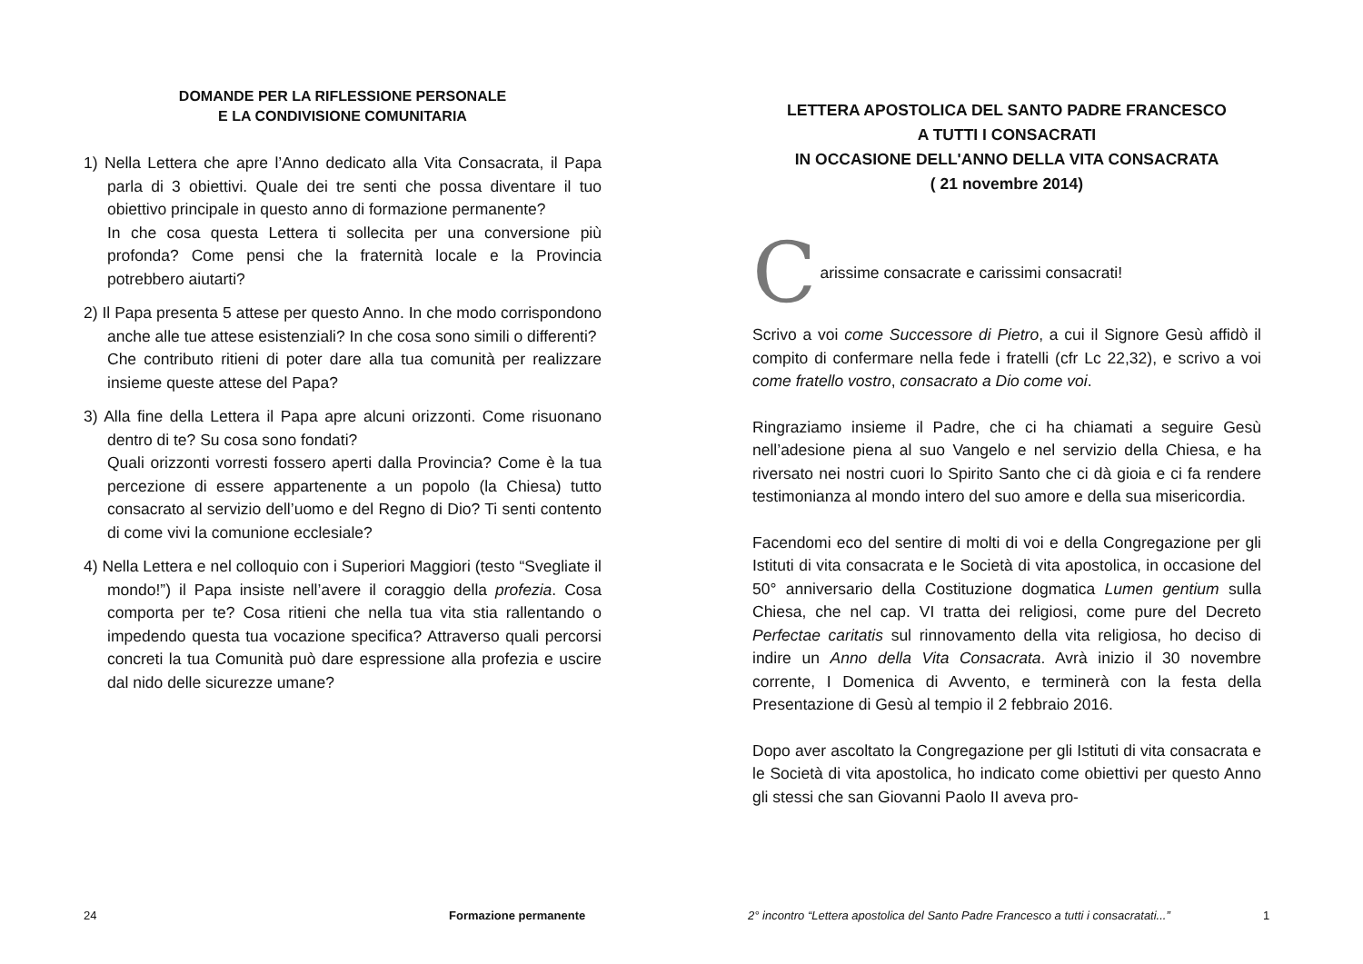DOMANDE PER LA RIFLESSIONE PERSONALE
E LA CONDIVISIONE COMUNITARIA
1) Nella Lettera che apre l’Anno dedicato alla Vita Consacrata, il Papa parla di 3 obiettivi. Quale dei tre senti che possa diventare il tuo obiettivo principale in questo anno di formazione permanente?
In che cosa questa Lettera ti sollecita per una conversione più profonda? Come pensi che la fraternità locale e la Provincia potrebbero aiutarti?
2) Il Papa presenta 5 attese per questo Anno. In che modo corrispondono anche alle tue attese esistenziali? In che cosa sono simili o differenti?
Che contributo ritieni di poter dare alla tua comunità per realizzare insieme queste attese del Papa?
3) Alla fine della Lettera il Papa apre alcuni orizzonti. Come risuonano dentro di te? Su cosa sono fondati?
Quali orizzonti vorresti fossero aperti dalla Provincia? Come è la tua percezione di essere appartenente a un popolo (la Chiesa) tutto consacrato al servizio dell’uomo e del Regno di Dio? Ti senti contento di come vivi la comunione ecclesiale?
4) Nella Lettera e nel colloquio con i Superiori Maggiori (testo “Svegliate il mondo!”) il Papa insiste nell’avere il coraggio della profezia. Cosa comporta per te? Cosa ritieni che nella tua vita stia rallentando o impedendo questa tua vocazione specifica? Attraverso quali percorsi concreti la tua Comunità può dare espressione alla profezia e uscire dal nido delle sicurezze umane?
24 Formazione permanente
LETTERA APOSTOLICA DEL SANTO PADRE FRANCESCO
A TUTTI I CONSACRATI
IN OCCASIONE DELL'ANNO DELLA VITA CONSACRATA
( 21 novembre 2014)
C
arissime consacrate e carissimi consacrati!
Scrivo a voi come Successore di Pietro, a cui il Signore Gesù affidò il compito di confermare nella fede i fratelli (cfr Lc 22,32), e scrivo a voi come fratello vostro, consacrato a Dio come voi.
Ringraziamo insieme il Padre, che ci ha chiamati a seguire Gesù nell’adesione piena al suo Vangelo e nel servizio della Chiesa, e ha riversato nei nostri cuori lo Spirito Santo che ci dà gioia e ci fa rendere testimonianza al mondo intero del suo amore e della sua misericordia.
Facendomi eco del sentire di molti di voi e della Congregazione per gli Istituti di vita consacrata e le Società di vita apostolica, in occasione del 50° anniversario della Costituzione dogmatica Lumen gentium sulla Chiesa, che nel cap. VI tratta dei religiosi, come pure del Decreto Perfectae caritatis sul rinnovamento della vita religiosa, ho deciso di indire un Anno della Vita Consacrata. Avrà inizio il 30 novembre corrente, I Domenica di Avvento, e terminerà con la festa della Presentazione di Gesù al tempio il 2 febbraio 2016.
Dopo aver ascoltato la Congregazione per gli Istituti di vita consacrata e le Società di vita apostolica, ho indicato come obiettivi per questo Anno gli stessi che san Giovanni Paolo II aveva pro-
2° incontro “Lettera apostolica del Santo Padre Francesco a tutti i consacratati...”
1